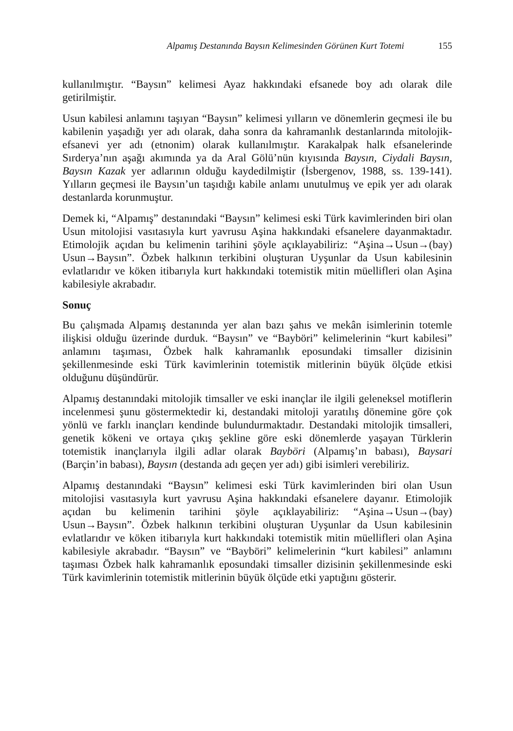Alpamış Destanında Baysın Kelimesinden Görünen Kurt Totemi 155
kullanılmıştır. “Baysın” kelimesi Ayaz hakkındaki efsanede boy adı olarak dile getirilmiştir.
Usun kabilesi anlamını taşıyan “Baysın” kelimesi yılların ve dönemlerin geçmesi ile bu kabilenin yaşadığı yer adı olarak, daha sonra da kahramanlık destanlarında mitolojik-efsanevi yer adı (etnonim) olarak kullanılmıştır. Karakalpak halk efsanelerinde Sırderya’nın aşağı akımında ya da Aral Gölü’nün kıyısında Baysın, Ciydali Baysın, Baysın Kazak yer adlarının olduğu kaydedilmiştir (İsbergenov, 1988, ss. 139-141). Yılların geçmesi ile Baysın’un taşıdığı kabile anlamı unutulmuş ve epik yer adı olarak destanlarda korunmuştur.
Demek ki, “Alpamış” destanındaki “Baysın” kelimesi eski Türk kavimlerinden biri olan Usun mitolojisi vasıtasıyla kurt yavrusu Aşina hakkındaki efsanelere dayanmaktadır. Etimolojik açıdan bu kelimenin tarihini şöyle açıklayabiliriz: “Aşina→Usun→(bay) Usun→Baysın”. Özbek halkının terkibini oluşturan Uyşunlar da Usun kabilesinin evlatlarıdır ve köken itibarıyla kurt hakkındaki totemistik mitin müellifleri olan Aşina kabilesiyle akrabadır.
Sonuç
Bu çalışmada Alpamış destanında yer alan bazı şahıs ve mekân isimlerinin totemle ilişkisi olduğu üzerinde durduk. “Baysın” ve “Bayböri” kelimelerinin “kurt kabilesi” anlamını taşıması, Özbek halk kahramanlık eposundaki timsaller dizisinin şekillenmesinde eski Türk kavimlerinin totemistik mitlerinin büyük ölçüde etkisi olduğunu düşündürür.
Alpamış destanındaki mitolojik timsaller ve eski inançlar ile ilgili geleneksel motiflerin incelenmesi şunu göstermektedir ki, destandaki mitoloji yaratılış dönemine göre çok yönlü ve farklı inançları kendinde bulundurmaktadır. Destandaki mitolojik timsalleri, genetik kökeni ve ortaya çıkış şekline göre eski dönemlerde yaşayan Türklerin totemistik inançlarıyla ilgili adlar olarak Bayböri (Alpamış’ın babası), Baysari (Barçin’in babası), Baysın (destanda adı geçen yer adı) gibi isimleri verebiliriz.
Alpamış destanındaki “Baysın” kelimesi eski Türk kavimlerinden biri olan Usun mitolojisi vasıtasıyla kurt yavrusu Aşina hakkındaki efsanelere dayanır. Etimolojik açıdan bu kelimenin tarihini şöyle açıklayabiliriz: “Aşina→Usun→(bay) Usun→Baysın”. Özbek halkının terkibini oluşturan Uyşunlar da Usun kabilesinin evlatlarıdır ve köken itibarıyla kurt hakkındaki totemistik mitin müellifleri olan Aşina kabilesiyle akrabadır. “Baysın” ve “Bayböri” kelimelerinin “kurt kabilesi” anlamını taşıması Özbek halk kahramanlık eposundaki timsaller dizisinin şekillenmesinde eski Türk kavimlerinin totemistik mitlerinin büyük ölçüde etki yaptığını gösterir.